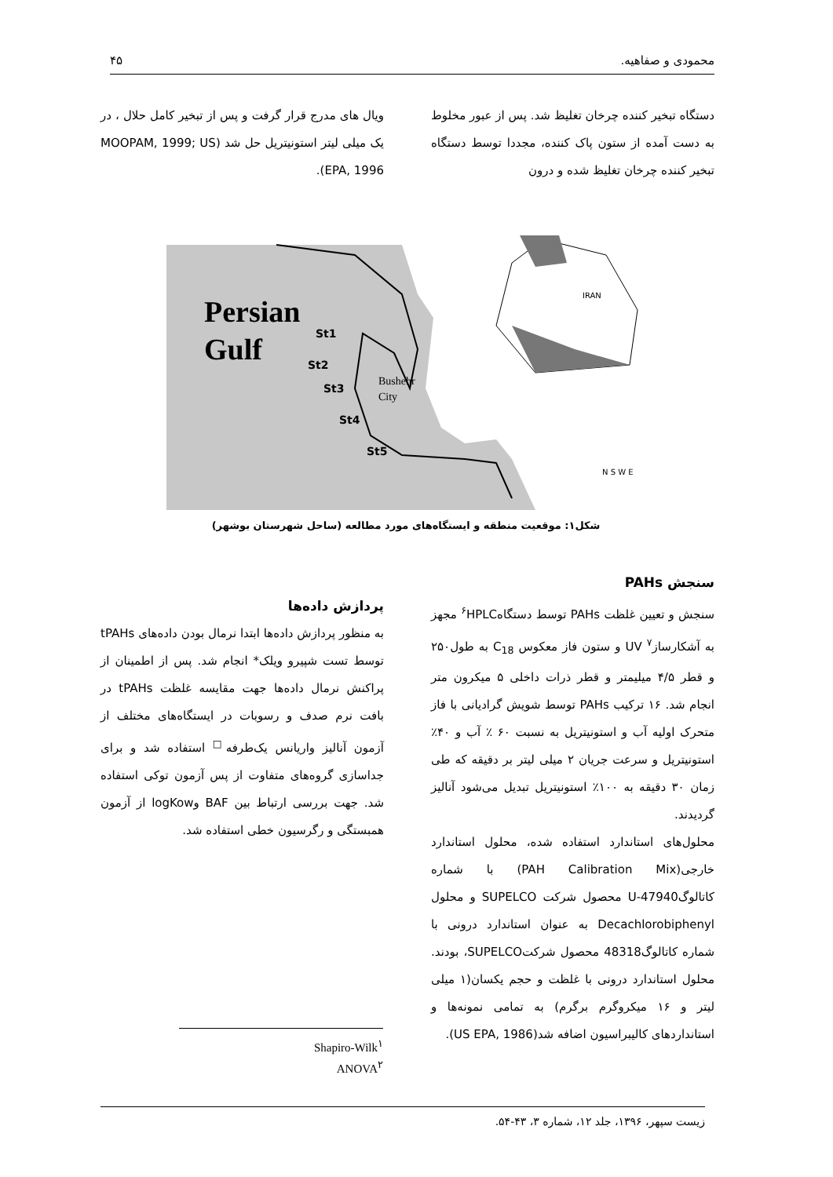محمودی و صفاهیه. ۴۵
دستگاه تبخیر کننده چرخان تغلیظ شد. پس از عبور مخلوط به دست آمده از ستون پاک کننده، مجددا توسط دستگاه تبخیر کننده چرخان تغلیظ شده و درون
ویال های مدرج قرار گرفت و پس از تبخیر کامل حلال ، در یک میلی لیتر استونیتریل حل شد (MOOPAM, 1999; US EPA, 1996).
Persian
Gulf
Bushehr
City
IRAN
St1
St2
St3
St4
St5
N S W E
شکل۱: موقعیت منطقه و ایستگاه‌های مورد مطالعه (ساحل شهرستان بوشهر)
سنجش PAHs
سنجش و تعیین غلظت PAHs توسط دستگاه<sup>۶</sup>HPLC مجهز به آشکارساز<sup>۷</sup> UV و ستون فاز معکوس C<sub>18</sub> به طول۲۵۰ و قطر ۴/۵ میلیمتر و قطر ذرات داخلی ۵ میکرون متر انجام شد. ۱۶ ترکیب PAHs توسط شویش گرادیانی با فاز متحرک اولیه آب و استونیتریل به نسبت ۶۰ ٪ آب و ۴۰٪ استونیتریل و سرعت جریان ۲ میلی لیتر بر دقیقه که طی زمان ۳۰ دقیقه به ۱۰۰٪ استونیتریل تبدیل می‌شود آنالیز گردیدند.
محلول‌های استاندارد استفاده شده، محلول استاندارد خارجی(PAH Calibration Mix) با شماره کاتالوگ47940-U محصول شرکت SUPELCO و محلول Decachlorobiphenyl به عنوان استاندارد درونی با شماره کاتالوگ48318 محصول شرکتSUPELCO، بودند. محلول استاندارد درونی با غلظت و حجم یکسان(۱ میلی لیتر و ۱۶ میکروگرم برگرم) به تمامی نمونه‌ها و استانداردهای کالیبراسیون اضافه شد(US EPA, 1986).
پردازش داده‌ها
به منظور پردازش داده‌ها ابتدا نرمال بودن داده‌های tPAHs توسط تست شپیرو ویلک* انجام شد. پس از اطمینان از پراکنش نرمال داده‌ها جهت مقایسه غلظت tPAHs در بافت نرم صدف و رسوبات در ایستگاه‌های مختلف از آزمون آنالیز واریانس یک‌طرفه<sup>□</sup> استفاده شد و برای جداسازی گروه‌های متفاوت از پس آزمون توکی استفاده شد. جهت بررسی ارتباط بین BAF وlogKow از آزمون همبستگی و رگرسیون خطی استفاده شد.
Shapiro-Wilk<sup>۱</sup>
ANOVA<sup>۲</sup>
زیست سپهر، ۱۳۹۶، جلد ۱۲، شماره ۳، ۴۳-۵۴.